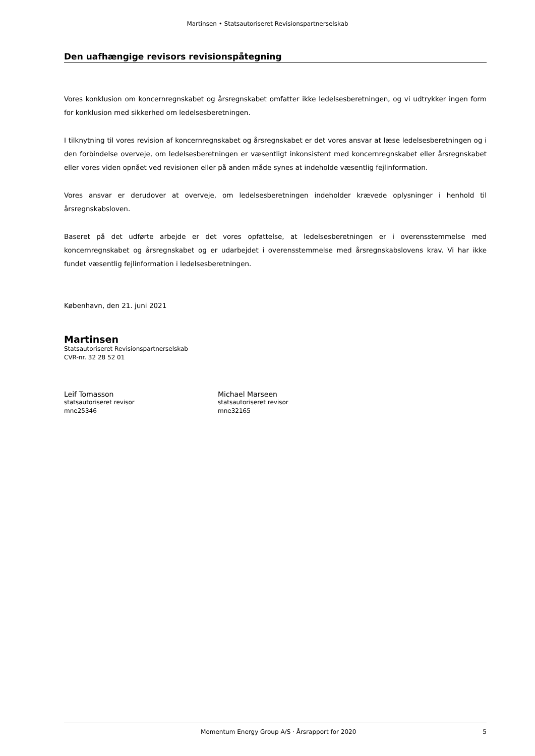Martinsen • Statsautoriseret Revisionspartnerselskab
Den uafhængige revisors revisionspåtegning
Vores konklusion om koncernregnskabet og årsregnskabet omfatter ikke ledelsesberetningen, og vi udtrykker ingen form for konklusion med sikkerhed om ledelsesberetningen.
I tilknytning til vores revision af koncernregnskabet og årsregnskabet er det vores ansvar at læse ledelsesberetningen og i den forbindelse overveje, om ledelsesberetningen er væsentligt inkonsistent med koncernregnskabet eller årsregnskabet eller vores viden opnået ved revisionen eller på anden måde synes at indeholde væsentlig fejlinformation.
Vores ansvar er derudover at overveje, om ledelsesberetningen indeholder krævede oplysninger i henhold til årsregnskabsloven.
Baseret på det udførte arbejde er det vores opfattelse, at ledelsesberetningen er i overensstemmelse med koncernregnskabet og årsregnskabet og er udarbejdet i overensstemmelse med årsregnskabslovens krav. Vi har ikke fundet væsentlig fejlinformation i ledelsesberetningen.
København, den 21. juni 2021
Martinsen
Statsautoriseret Revisionspartnerselskab
CVR-nr. 32 28 52 01
Leif Tomasson
statsautoriseret revisor
mne25346
Michael Marseen
statsautoriseret revisor
mne32165
Momentum Energy Group A/S · Årsrapport for 2020 5